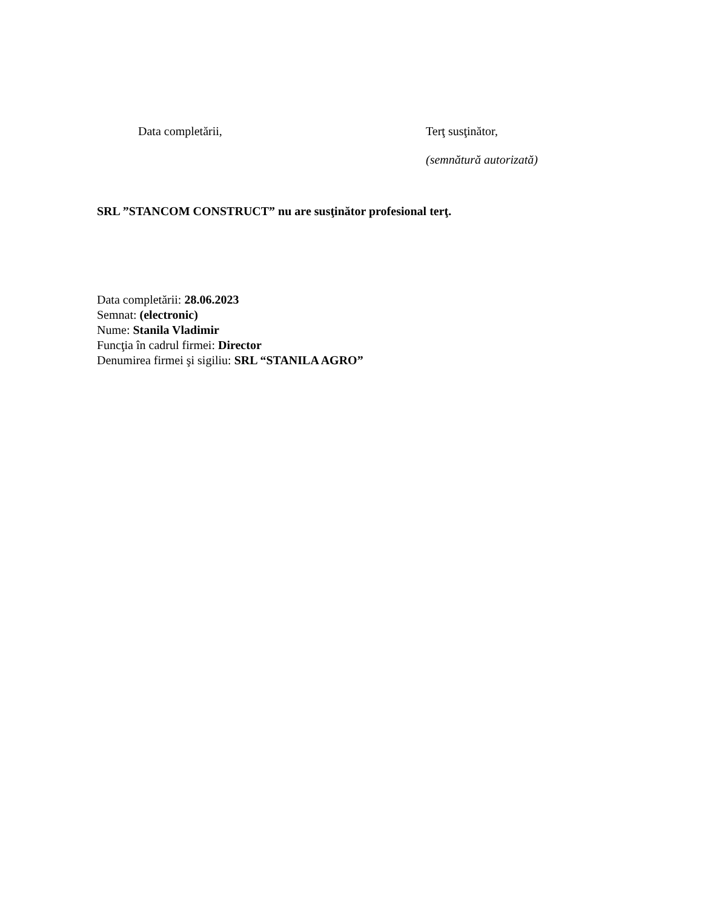Data completării, Terţ susţinător,
(semnătură autorizată)
SRL ”STANCOM CONSTRUCT” nu are susţinător profesional terţ.
Data completării: 28.06.2023
Semnat: (electronic)
Nume: Stanila Vladimir
Funcţia în cadrul firmei: Director
Denumirea firmei şi sigiliu: SRL “STANILA AGRO”